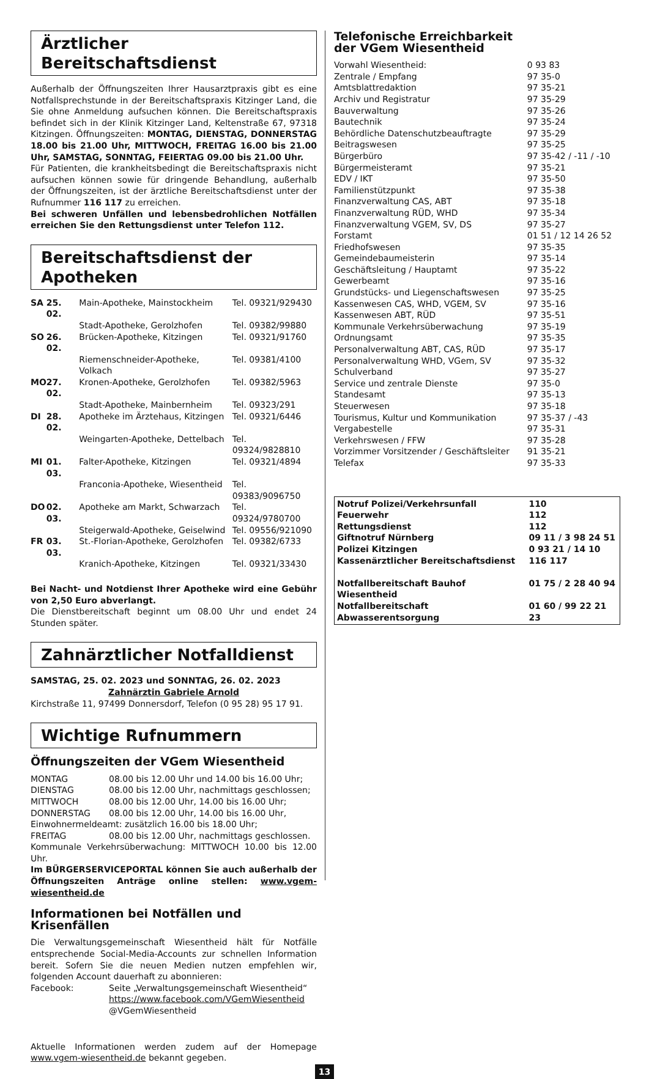Ärztlicher Bereitschaftsdienst
Außerhalb der Öffnungszeiten Ihrer Hausarztpraxis gibt es eine Notfallsprechstunde in der Bereitschaftspraxis Kitzinger Land, die Sie ohne Anmeldung aufsuchen können. Die Bereitschaftspraxis befindet sich in der Klinik Kitzinger Land, Keltenstraße 67, 97318 Kitzingen. Öffnungszeiten: MONTAG, DIENSTAG, DONNERSTAG 18.00 bis 21.00 Uhr, MITTWOCH, FREITAG 16.00 bis 21.00 Uhr, SAMSTAG, SONNTAG, FEIERTAG 09.00 bis 21.00 Uhr.
Für Patienten, die krankheitsbedingt die Bereitschaftspraxis nicht aufsuchen können sowie für dringende Behandlung, außerhalb der Öffnungszeiten, ist der ärztliche Bereitschaftsdienst unter der Rufnummer 116 117 zu erreichen.
Bei schweren Unfällen und lebensbedrohlichen Notfällen erreichen Sie den Rettungsdienst unter Telefon 112.
Bereitschaftsdienst der Apotheken
| SA | 25. 02. | Main-Apotheke, Mainstockheim | Tel. 09321/929430 |
| | | Stadt-Apotheke, Gerolzhofen | Tel. 09382/99880 |
| SO | 26. 02. | Brücken-Apotheke, Kitzingen | Tel. 09321/91760 |
| | | Riemenschneider-Apotheke, Volkach | Tel. 09381/4100 |
| MO | 27. 02. | Kronen-Apotheke, Gerolzhofen | Tel. 09382/5963 |
| | | Stadt-Apotheke, Mainbernheim | Tel. 09323/291 |
| DI | 28. 02. | Apotheke im Ärztehaus, Kitzingen | Tel. 09321/6446 |
| | | Weingarten-Apotheke, Dettelbach | Tel. 09324/9828810 |
| MI | 01. 03. | Falter-Apotheke, Kitzingen | Tel. 09321/4894 |
| | | Franconia-Apotheke, Wiesentheid | Tel. 09383/9096750 |
| DO | 02. 03. | Apotheke am Markt, Schwarzach | Tel. 09324/9780700 |
| | | Steigerwald-Apotheke, Geiselwind | Tel. 09556/921090 |
| FR | 03. 03. | St.-Florian-Apotheke, Gerolzhofen | Tel. 09382/6733 |
| | | Kranich-Apotheke, Kitzingen | Tel. 09321/33430 |
Bei Nacht- und Notdienst Ihrer Apotheke wird eine Gebühr von 2,50 Euro abverlangt.
Die Dienstbereitschaft beginnt um 08.00 Uhr und endet 24 Stunden später.
Zahnärztlicher Notfalldienst
SAMSTAG, 25. 02. 2023 und SONNTAG, 26. 02. 2023
Zahnärztin Gabriele Arnold
Kirchstraße 11, 97499 Donnersdorf, Telefon (0 95 28) 95 17 91.
Wichtige Rufnummern
Öffnungszeiten der VGem Wiesentheid
| MONTAG | 08.00 bis 12.00 Uhr und 14.00 bis 16.00 Uhr; |
| DIENSTAG | 08.00 bis 12.00 Uhr, nachmittags geschlossen; |
| MITTWOCH | 08.00 bis 12.00 Uhr, 14.00 bis 16.00 Uhr; |
| DONNERSTAG | 08.00 bis 12.00 Uhr, 14.00 bis 16.00 Uhr, |
| Einwohnermeldeamt: zusätzlich 16.00 bis 18.00 Uhr; | |
| FREITAG | 08.00 bis 12.00 Uhr, nachmittags geschlossen. |
Kommunale Verkehrsüberwachung: MITTWOCH 10.00 bis 12.00 Uhr.
Im BÜRGERSERVICEPORTAL können Sie auch außerhalb der Öffnungszeiten Anträge online stellen: www.vgem-wiesentheid.de
Informationen bei Notfällen und Krisenfällen
Die Verwaltungsgemeinschaft Wiesentheid hält für Notfälle entsprechende Social-Media-Accounts zur schnellen Information bereit. Sofern Sie die neuen Medien nutzen empfehlen wir, folgenden Account dauerhaft zu abonnieren:
| Facebook: | Seite „Verwaltungsgemeinschaft Wiesentheid“ https://www.facebook.com/VGemWiesentheid @VGemWiesentheid |
Aktuelle Informationen werden zudem auf der Homepage www.vgem-wiesentheid.de bekannt gegeben.
Telefonische Erreichbarkeit
der VGem Wiesentheid
| Vorwahl Wiesentheid: | 0 93 83 |
| Zentrale / Empfang | 97 35-0 |
| Amtsblattredaktion | 97 35-21 |
| Archiv und Registratur | 97 35-29 |
| Bauverwaltung | 97 35-26 |
| Bautechnik | 97 35-24 |
| Behördliche Datenschutzbeauftragte | 97 35-29 |
| Beitragswesen | 97 35-25 |
| Bürgerbüro | 97 35-42 / -11 / -10 |
| Bürgermeisteramt | 97 35-21 |
| EDV / IKT | 97 35-50 |
| Familienstützpunkt | 97 35-38 |
| Finanzverwaltung CAS, ABT | 97 35-18 |
| Finanzverwaltung RÜD, WHD | 97 35-34 |
| Finanzverwaltung VGEM, SV, DS | 97 35-27 |
| Forstamt | 01 51 / 12 14 26 52 |
| Friedhofswesen | 97 35-35 |
| Gemeindebaumeisterin | 97 35-14 |
| Geschäftsleitung / Hauptamt | 97 35-22 |
| Gewerbeamt | 97 35-16 |
| Grundstücks- und Liegenschaftswesen | 97 35-25 |
| Kassenwesen CAS, WHD, VGEM, SV | 97 35-16 |
| Kassenwesen ABT, RÜD | 97 35-51 |
| Kommunale Verkehrsüberwachung | 97 35-19 |
| Ordnungsamt | 97 35-35 |
| Personalverwaltung ABT, CAS, RÜD | 97 35-17 |
| Personalverwaltung WHD, VGem, SV | 97 35-32 |
| Schulverband | 97 35-27 |
| Service und zentrale Dienste | 97 35-0 |
| Standesamt | 97 35-13 |
| Steuerwesen | 97 35-18 |
| Tourismus, Kultur und Kommunikation | 97 35-37 / -43 |
| Vergabestelle | 97 35-31 |
| Verkehrswesen / FFW | 97 35-28 |
| Vorzimmer Vorsitzender / Geschäftsleiter | 91 35-21 |
| Telefax | 97 35-33 |
| Notruf Polizei/Verkehrsunfall | 110 |
| Feuerwehr | 112 |
| Rettungsdienst | 112 |
| Giftnotruf Nürnberg | 09 11 / 3 98 24 51 |
| Polizei Kitzingen | 0 93 21 / 14 10 |
| Kassenärztlicher Bereitschaftsdienst | 116 117 |
| Notfallbereitschaft Bauhof Wiesentheid | 01 75 / 2 28 40 94 |
| Notfallbereitschaft Abwasserentsorgung | 01 60 / 99 22 21 23 |
13